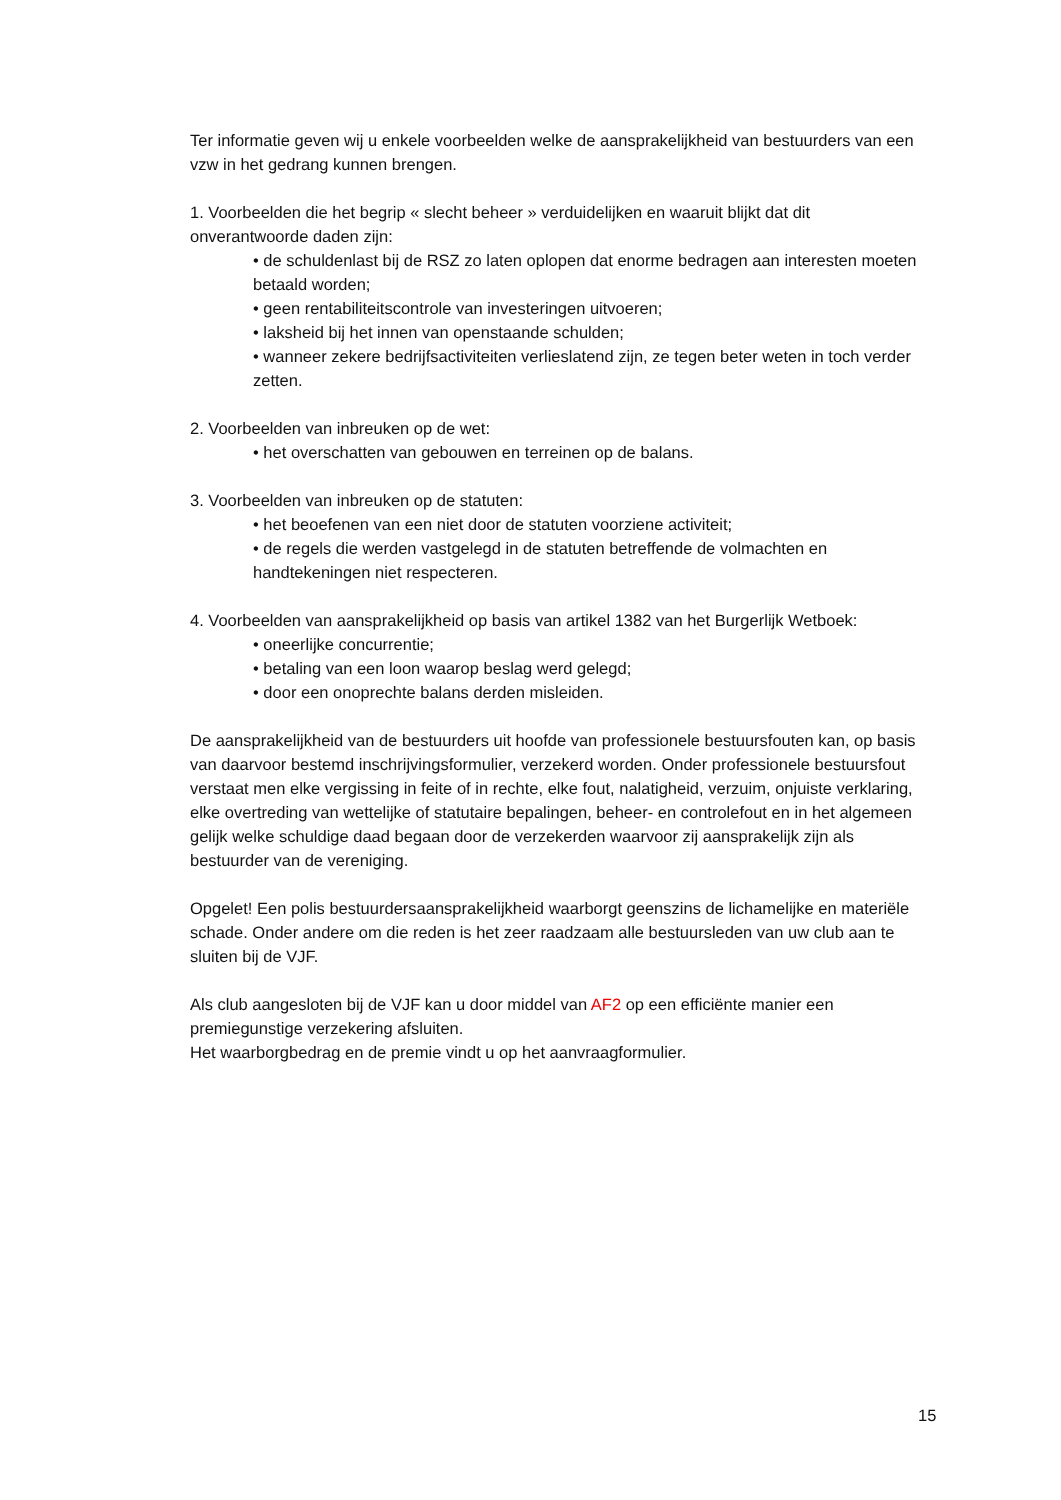Ter informatie geven wij u enkele voorbeelden welke de aansprakelijkheid van bestuurders van een vzw in het gedrang kunnen brengen.
1. Voorbeelden die het begrip « slecht beheer » verduidelijken en waaruit blijkt dat dit onverantwoorde daden zijn:
• de schuldenlast bij de RSZ zo laten oplopen dat enorme bedragen aan interesten moeten betaald worden;
• geen rentabiliteitscontrole van investeringen uitvoeren;
• laksheid bij het innen van openstaande schulden;
• wanneer zekere bedrijfsactiviteiten verlieslatend zijn, ze tegen beter weten in toch verder zetten.
2. Voorbeelden van inbreuken op de wet:
• het overschatten van gebouwen en terreinen op de balans.
3. Voorbeelden van inbreuken op de statuten:
• het beoefenen van een niet door de statuten voorziene activiteit;
• de regels die werden vastgelegd in de statuten betreffende de volmachten en handtekeningen niet respecteren.
4. Voorbeelden van aansprakelijkheid op basis van artikel 1382 van het Burgerlijk Wetboek:
• oneerlijke concurrentie;
• betaling van een loon waarop beslag werd gelegd;
• door een onoprechte balans derden misleiden.
De aansprakelijkheid van de bestuurders uit hoofde van professionele bestuursfouten kan, op basis van daarvoor bestemd inschrijvingsformulier, verzekerd worden. Onder professionele bestuursfout verstaat men elke vergissing in feite of in rechte, elke fout, nalatigheid, verzuim, onjuiste verklaring, elke overtreding van wettelijke of statutaire bepalingen, beheer- en controlefout en in het algemeen gelijk welke schuldige daad begaan door de verzekerden waarvoor zij aansprakelijk zijn als bestuurder van de vereniging.
Opgelet! Een polis bestuurdersaansprakelijkheid waarborgt geenszins de lichamelijke en materiële schade. Onder andere om die reden is het zeer raadzaam alle bestuursleden van uw club aan te sluiten bij de VJF.
Als club aangesloten bij de VJF kan u door middel van AF2 op een efficiënte manier een premiegunstige verzekering afsluiten.
Het waarborgbedrag en de premie vindt u op het aanvraagformulier.
15